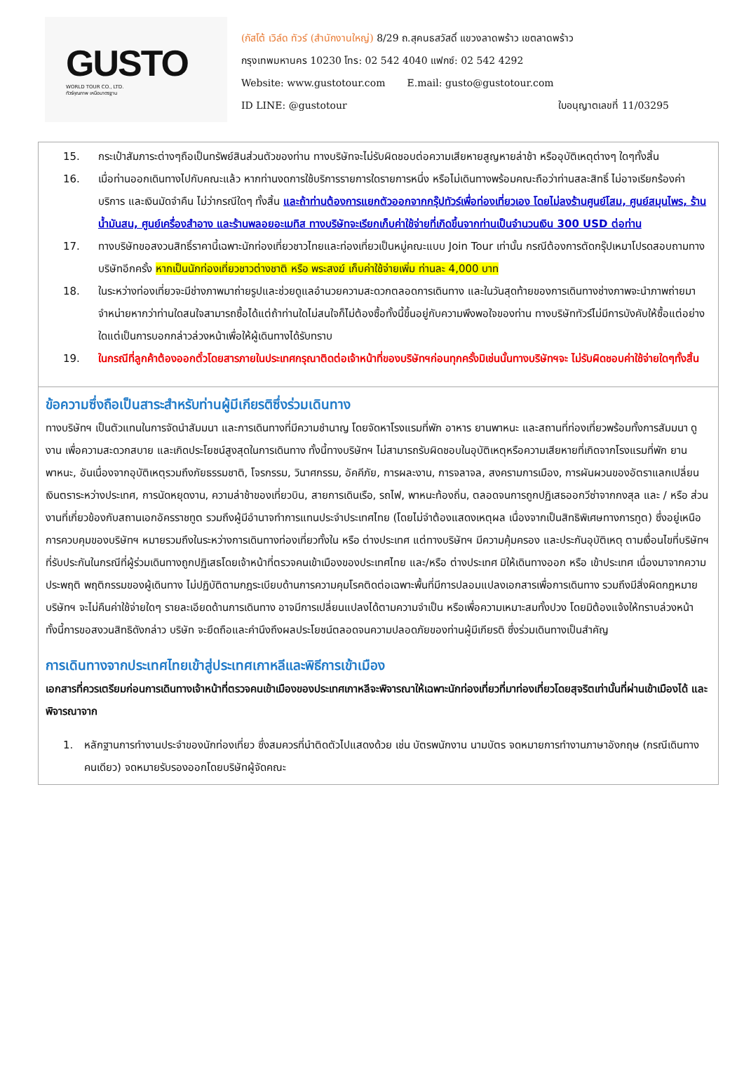GUSTO
WORLD TOUR CO., LTD.
ทัวร์คุณภาพ เหนือมาตรฐาน
(กัสโต้ เวิล์ด ทัวร์ (สำนักงานใหญ่) 8/29 ถ.สุคนธสวัสดิ์ แขวงลาดพร้าว เขตลาดพร้าว
กรุงเทพมหานคร 10230 โทร: 02 542 4040 แฟกซ์: 02 542 4292
Website: www.gustotour.com E.mail: gusto@gustotour.com
ID LINE: @gustotour ใบอนุญาตเลขที่ 11/03295
15. กระเป๋าสัมภาระต่างๆถือเป็นทรัพย์สินส่วนตัวของท่าน ทางบริษัทจะไม่รับผิดชอบต่อความเสียหายสูญหายล่าช้า หรืออุบัติเหตุต่างๆ ใดๆทั้งสิ้น
16. เมื่อท่านออกเดินทางไปกับคณะแล้ว หากท่านงดการใช้บริการรายการใดรายการหนึ่ง หรือไม่เดินทางพร้อมคณะถือว่าท่านสละสิทธิ์ ไม่อาจเรียกร้องค่าบริการ และเงินมัดจำคืน ไม่ว่ากรณีใดๆ ทั้งสิ้น และถ้าท่านต้องการแยกตัวออกจากกรุ๊ปทัวร์เพื่อท่องเที่ยวเอง โดยไม่ลงร้านศูนย์โสม, ศูนย์สมุนไพร, ร้านน้ำมันสน, ศูนย์เครื่องสำอาง และร้านพลอยอะเมทิส ทางบริษัทจะเรียกเก็บค่าใช้จ่ายที่เกิดขึ้นจากท่านเป็นจำนวนเงิน 300 USD ต่อท่าน
17. ทางบริษัทขอสงวนสิทธิ์ราคานี้เฉพาะนักท่องเที่ยวชาวไทยและท่องเที่ยวเป็นหมู่คณะแบบ Join Tour เท่านั้น กรณีต้องการตัดกรุ๊ปเหมาโปรดสอบถามทางบริษัทอีกครั้ง หากเป็นนักท่องเที่ยวชาวต่างชาติ หรือ พระสงฆ์ เก็บค่าใช้จ่ายเพิ่ม ท่านละ 4,000 บาท
18. ในระหว่างท่องเที่ยวจะมีช่างภาพมาถ่ายรูปและช่วยดูแลอำนวยความสะดวกตลอดการเดินทาง และในวันสุดท้ายของการเดินทางช่างภาพจะนำภาพถ่ายมาจำหน่ายหากว่าท่านใดสนใจสามารถซื้อได้แต่ถ้าท่านใดไม่สนใจก็ไม่ต้องซื้อทั้งนี้ขึ้นอยู่กับความพึงพอใจของท่าน ทางบริษัททัวร์ไม่มีการบังคับให้ซื้อแต่อย่างใดแต่เป็นการบอกกล่าวล่วงหน้าเพื่อให้ผู้เดินทางได้รับทราบ
19. ในกรณีที่ลูกค้าต้องออกตั๋วโดยสารภายในประเทศกรุณาติดต่อเจ้าหน้าที่ของบริษัทฯก่อนทุกครั้งมิเช่นนั้นทางบริษัทฯจะ ไม่รับผิดชอบค่าใช้จ่ายใดๆทั้งสิ้น
ข้อความซึ่งถือเป็นสาระสำหรับท่านผู้มีเกียรติซึ่งร่วมเดินทาง
ทางบริษัทฯ เป็นตัวแทนในการจัดนำสัมมนา และการเดินทางที่มีความชำนาญ โดยจัดหาโรงแรมที่พัก อาหาร ยานพาหนะ และสถานที่ท่องเที่ยวพร้อมทั้งการสัมมนา ดูงาน เพื่อความสะดวกสบาย และเกิดประโยชน์สูงสุดในการเดินทาง ทั้งนี้ทางบริษัทฯ ไม่สามารถรับผิดชอบในอุบัติเหตุหรือความเสียหายที่เกิดจากโรงแรมที่พัก ยานพาหนะ, อันเนื่องจากอุบัติเหตุรวมถึงภัยธรรมชาติ, โจรกรรม, วินาศกรรม, อัคคีภัย, การผละงาน, การจลาจล, สงครามการเมือง, การผันผวนของอัตราแลกเปลี่ยนเงินตราระหว่างประเทศ, การนัดหยุดงาน, ความล่าช้าของเที่ยวบิน, สายการเดินเรือ, รถไฟ, พาหนะท้องถิ่น, ตลอดจนการถูกปฏิเสธออกวีซ่าจากกงสุล และ / หรือ ส่วนงานที่เกี่ยวข้องกับสถานเอกอัครราชทูต รวมถึงผู้มีอำนาจทำการแทนประจำประเทศไทย (โดยไม่จำต้องแสดงเหตุผล เนื่องจากเป็นสิทธิพิเศษทางการทูต) ซึ่งอยู่เหนือการควบคุมของบริษัทฯ หมายรวมถึงในระหว่างการเดินทางท่องเที่ยวทั้งใน หรือ ต่างประเทศ แต่ทางบริษัทฯ มีความคุ้มครอง และประกันอุบัติเหตุ ตามเงื่อนไขที่บริษัทฯ ที่รับประกันในกรณีที่ผู้ร่วมเดินทางถูกปฏิเสธโดยเจ้าหน้าที่ตรวจคนเข้าเมืองของประเทศไทย และ/หรือ ต่างประเทศ มิให้เดินทางออก หรือ เข้าประเทศ เนื่องมาจากความประพฤติ พฤติกรรมของผู้เดินทาง ไม่ปฏิบัติตามกฎระเบียบด้านการความคุมโรคติดต่อเฉพาะพื้นที่มีการปลอมแปลงเอกสารเพื่อการเดินทาง รวมถึงมีสิ่งผิดกฎหมาย บริษัทฯ จะไม่คืนค่าใช้จ่ายใดๆ รายละเอียดด้านการเดินทาง อาจมีการเปลี่ยนแปลงได้ตามความจำเป็น หรือเพื่อความเหมาะสมทั้งปวง โดยมิต้องแจ้งให้ทราบล่วงหน้า ทั้งนี้การขอสงวนสิทธิดังกล่าว บริษัท จะยึดถือและคำนึงถึงผลประโยชน์ตลอดจนความปลอดภัยของท่านผู้มีเกียรติ ซึ่งร่วมเดินทางเป็นสำคัญ
การเดินทางจากประเทศไทยเข้าสู่ประเทศเกาหลีและพิธีการเข้าเมือง
เอกสารที่ควรเตรียมก่อนการเดินทางเจ้าหน้าที่ตรวจคนเข้าเมืองของประเทศเกาหลีจะพิจารณาให้เฉพาะนักท่องเที่ยวที่มาท่องเที่ยวโดยสุจริตเท่านั้นที่ผ่านเข้าเมืองได้ และพิจารณาจาก
1. หลักฐานการทำงานประจำของนักท่องเที่ยว ซึ่งสมควรที่นำติดตัวไปแสดงด้วย เช่น บัตรพนักงาน นามบัตร จดหมายการทำงานภาษาอังกฤษ (กรณีเดินทางคนเดียว) จดหมายรับรองออกโดยบริษัทผู้จัดคณะ